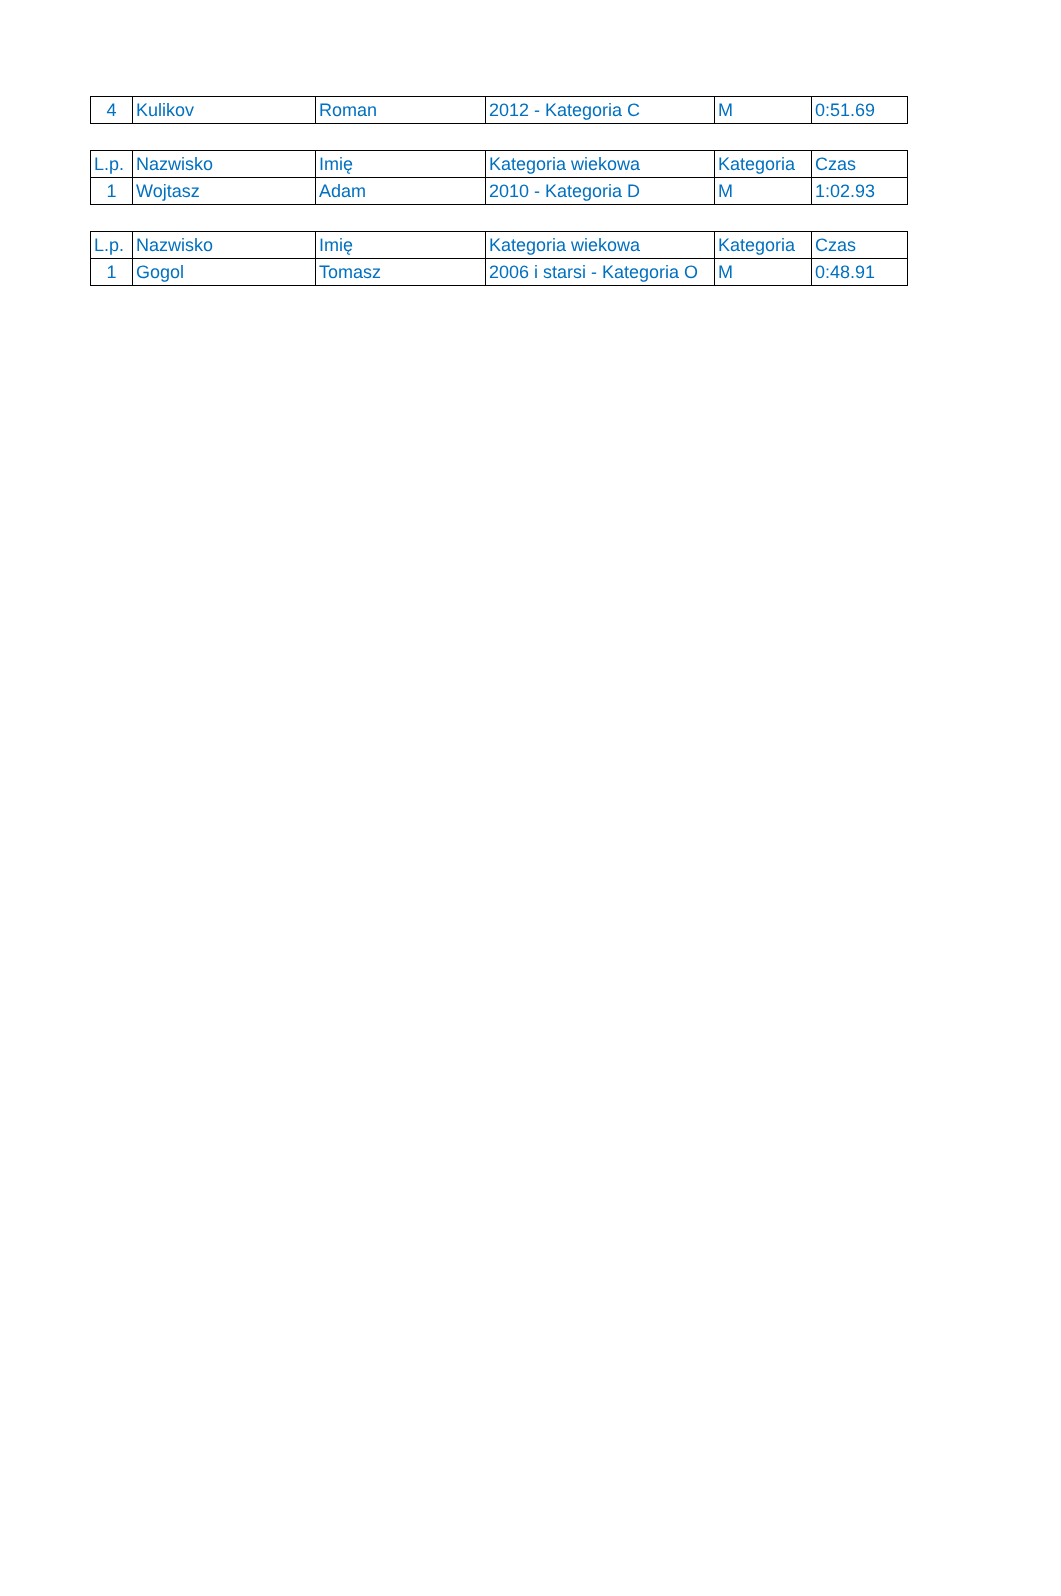| 4 | Kulikov | Roman | 2012 - Kategoria C | M | 0:51.69 |
| L.p. | Nazwisko | Imię | Kategoria wiekowa | Kategoria | Czas |
| --- | --- | --- | --- | --- | --- |
| 1 | Wojtasz | Adam | 2010 - Kategoria D | M | 1:02.93 |
| L.p. | Nazwisko | Imię | Kategoria wiekowa | Kategoria | Czas |
| --- | --- | --- | --- | --- | --- |
| 1 | Gogol | Tomasz | 2006 i starsi - Kategoria O | M | 0:48.91 |